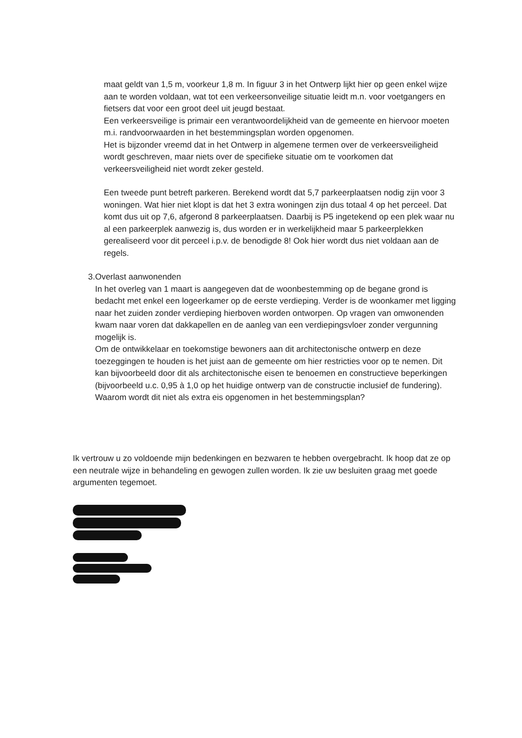maat geldt van 1,5 m, voorkeur 1,8 m. In figuur 3 in het Ontwerp lijkt hier op geen enkel wijze aan te worden voldaan, wat tot een verkeersonveilige situatie leidt m.n. voor voetgangers en fietsers dat voor een groot deel uit jeugd bestaat.
Een verkeersveilige is primair een verantwoordelijkheid van de gemeente en hiervoor moeten m.i. randvoorwaarden in het bestemmingsplan worden opgenomen.
Het is bijzonder vreemd dat in het Ontwerp in algemene termen over de verkeersveiligheid wordt geschreven, maar niets over de specifieke situatie om te voorkomen dat verkeersveiligheid niet wordt zeker gesteld.
Een tweede punt betreft parkeren. Berekend wordt dat 5,7 parkeerplaatsen nodig zijn voor 3 woningen. Wat hier niet klopt is dat het 3 extra woningen zijn dus totaal 4 op het perceel. Dat komt dus uit op 7,6, afgerond 8 parkeerplaatsen. Daarbij is P5 ingetekend op een plek waar nu al een parkeerplek aanwezig is, dus worden er in werkelijkheid maar 5 parkeerplekken gerealiseerd voor dit perceel i.p.v. de benodigde 8! Ook hier wordt dus niet voldaan aan de regels.
3. Overlast aanwonenden
In het overleg van 1 maart is aangegeven dat de woonbestemming op de begane grond is bedacht met enkel een logeerkamer op de eerste verdieping. Verder is de woonkamer met ligging naar het zuiden zonder verdieping hierboven worden ontworpen. Op vragen van omwonenden kwam naar voren dat dakkapellen en de aanleg van een verdiepingsvloer zonder vergunning mogelijk is.
Om de ontwikkelaar en toekomstige bewoners aan dit architectonische ontwerp en deze toezeggingen te houden is het juist aan de gemeente om hier restricties voor op te nemen. Dit kan bijvoorbeeld door dit als architectonische eisen te benoemen en constructieve beperkingen (bijvoorbeeld u.c. 0,95 à 1,0 op het huidige ontwerp van de constructie inclusief de fundering).
Waarom wordt dit niet als extra eis opgenomen in het bestemmingsplan?
Ik vertrouw u zo voldoende mijn bedenkingen en bezwaren te hebben overgebracht. Ik hoop dat ze op een neutrale wijze in behandeling en gewogen zullen worden. Ik zie uw besluiten graag met goede argumenten tegemoet.